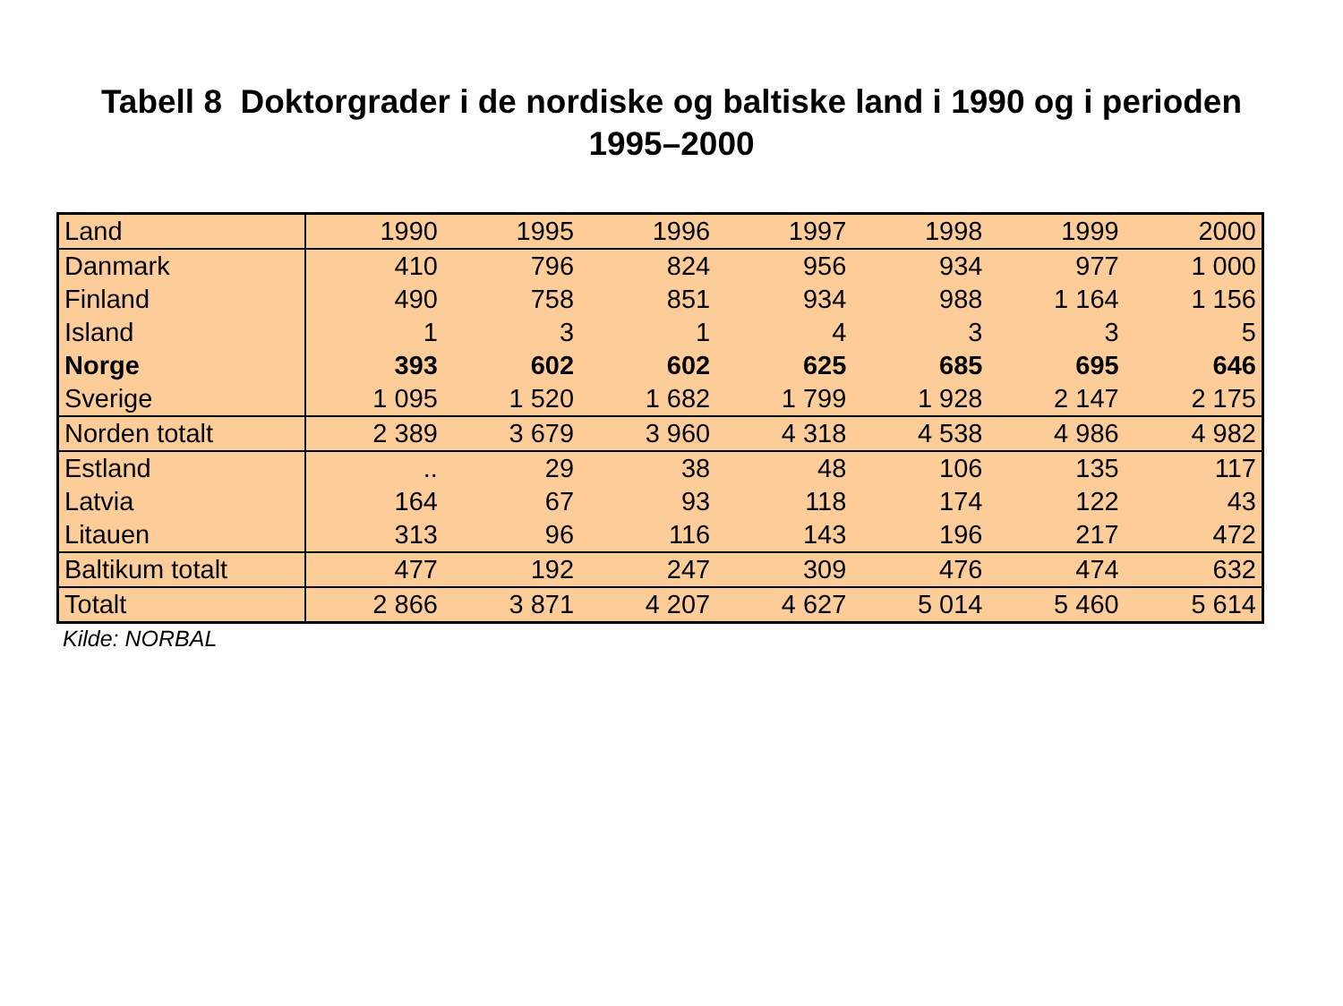Tabell 8 Doktorgrader i de nordiske og baltiske land i 1990 og i perioden
1995–2000
| Land | 1990 | 1995 | 1996 | 1997 | 1998 | 1999 | 2000 |
| --- | --- | --- | --- | --- | --- | --- | --- |
| Danmark | 410 | 796 | 824 | 956 | 934 | 977 | 1 000 |
| Finland | 490 | 758 | 851 | 934 | 988 | 1 164 | 1 156 |
| Island | 1 | 3 | 1 | 4 | 3 | 3 | 5 |
| Norge | 393 | 602 | 602 | 625 | 685 | 695 | 646 |
| Sverige | 1 095 | 1 520 | 1 682 | 1 799 | 1 928 | 2 147 | 2 175 |
| Norden totalt | 2 389 | 3 679 | 3 960 | 4 318 | 4 538 | 4 986 | 4 982 |
| Estland | .. | 29 | 38 | 48 | 106 | 135 | 117 |
| Latvia | 164 | 67 | 93 | 118 | 174 | 122 | 43 |
| Litauen | 313 | 96 | 116 | 143 | 196 | 217 | 472 |
| Baltikum totalt | 477 | 192 | 247 | 309 | 476 | 474 | 632 |
| Totalt | 2 866 | 3 871 | 4 207 | 4 627 | 5 014 | 5 460 | 5 614 |
Kilde: NORBAL